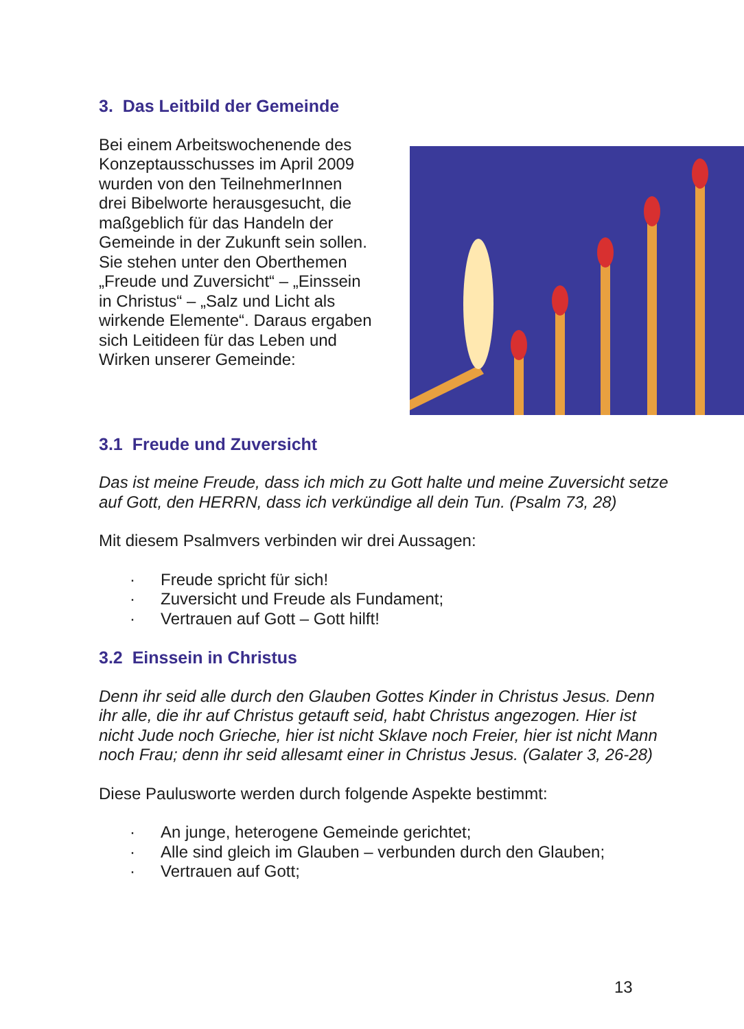3. Das Leitbild der Gemeinde
Bei einem Arbeitswochenende des Konzeptausschusses im April 2009 wurden von den Teilnehmer­Innen drei Bibelworte heraus­gesucht, die maßgeblich für das Handeln der Gemeinde in der Zukunft sein sollen. Sie stehen unter den Oberthemen „Freude und Zuversicht“ – „Einssein in Christus“ – „Salz und Licht als wirkende Elemente“. Daraus ergaben sich Leitideen für das Leben und Wirken unserer Gemeinde:
3.1 Freude und Zuversicht
Das ist meine Freude, dass ich mich zu Gott halte und meine Zuversicht setze auf Gott, den HERRN, dass ich verkündige all dein Tun. (Psalm 73, 28)
Mit diesem Psalmvers verbinden wir drei Aussagen:
· Freude spricht für sich!
· Zuversicht und Freude als Fundament;
· Vertrauen auf Gott – Gott hilft!
3.2 Einssein in Christus
Denn ihr seid alle durch den Glauben Gottes Kinder in Christus Jesus. Denn ihr alle, die ihr auf Christus getauft seid, habt Christus angezogen. Hier ist nicht Jude noch Grieche, hier ist nicht Sklave noch Freier, hier ist nicht Mann noch Frau; denn ihr seid allesamt einer in Christus Jesus. (Galater 3, 26-28)
Diese Paulusworte werden durch folgende Aspekte bestimmt:
· An junge, heterogene Gemeinde gerichtet;
· Alle sind gleich im Glauben – verbunden durch den Glauben;
· Vertrauen auf Gott;
13